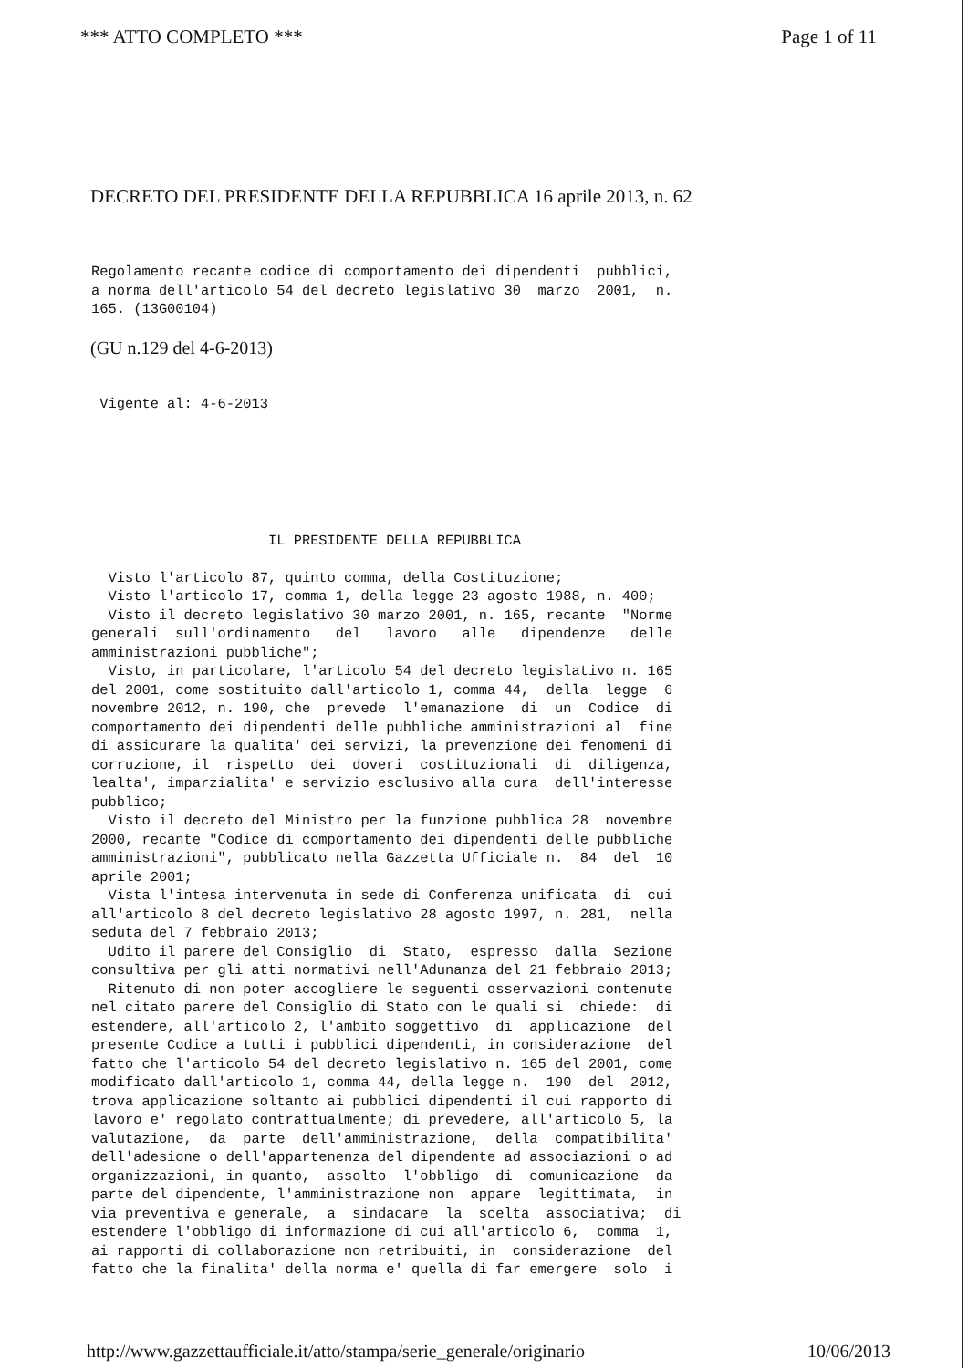*** ATTO COMPLETO *** Page 1 of 11
DECRETO DEL PRESIDENTE DELLA REPUBBLICA 16 aprile 2013, n. 62
Regolamento recante codice di comportamento dei dipendenti pubblici, a norma dell'articolo 54 del decreto legislativo 30 marzo 2001, n. 165. (13G00104)
(GU n.129 del 4-6-2013)
Vigente al: 4-6-2013
IL PRESIDENTE DELLA REPUBBLICA
Visto l'articolo 87, quinto comma, della Costituzione; Visto l'articolo 17, comma 1, della legge 23 agosto 1988, n. 400; Visto il decreto legislativo 30 marzo 2001, n. 165, recante "Norme generali sull'ordinamento del lavoro alle dipendenze delle amministrazioni pubbliche"; Visto, in particolare, l'articolo 54 del decreto legislativo n. 165 del 2001, come sostituito dall'articolo 1, comma 44, della legge 6 novembre 2012, n. 190, che prevede l'emanazione di un Codice di comportamento dei dipendenti delle pubbliche amministrazioni al fine di assicurare la qualita' dei servizi, la prevenzione dei fenomeni di corruzione, il rispetto dei doveri costituzionali di diligenza, lealta', imparzialita' e servizio esclusivo alla cura dell'interesse pubblico; Visto il decreto del Ministro per la funzione pubblica 28 novembre 2000, recante "Codice di comportamento dei dipendenti delle pubbliche amministrazioni", pubblicato nella Gazzetta Ufficiale n. 84 del 10 aprile 2001; Vista l'intesa intervenuta in sede di Conferenza unificata di cui all'articolo 8 del decreto legislativo 28 agosto 1997, n. 281, nella seduta del 7 febbraio 2013; Udito il parere del Consiglio di Stato, espresso dalla Sezione consultiva per gli atti normativi nell'Adunanza del 21 febbraio 2013; Ritenuto di non poter accogliere le seguenti osservazioni contenute nel citato parere del Consiglio di Stato con le quali si chiede: di estendere, all'articolo 2, l'ambito soggettivo di applicazione del presente Codice a tutti i pubblici dipendenti, in considerazione del fatto che l'articolo 54 del decreto legislativo n. 165 del 2001, come modificato dall'articolo 1, comma 44, della legge n. 190 del 2012, trova applicazione soltanto ai pubblici dipendenti il cui rapporto di lavoro e' regolato contrattualmente; di prevedere, all'articolo 5, la valutazione, da parte dell'amministrazione, della compatibilita' dell'adesione o dell'appartenenza del dipendente ad associazioni o ad organizzazioni, in quanto, assolto l'obbligo di comunicazione da parte del dipendente, l'amministrazione non appare legittimata, in via preventiva e generale, a sindacare la scelta associativa; di estendere l'obbligo di informazione di cui all'articolo 6, comma 1, ai rapporti di collaborazione non retribuiti, in considerazione del fatto che la finalita' della norma e' quella di far emergere solo i
http://www.gazzettaufficiale.it/atto/stampa/serie_generale/originario 10/06/2013